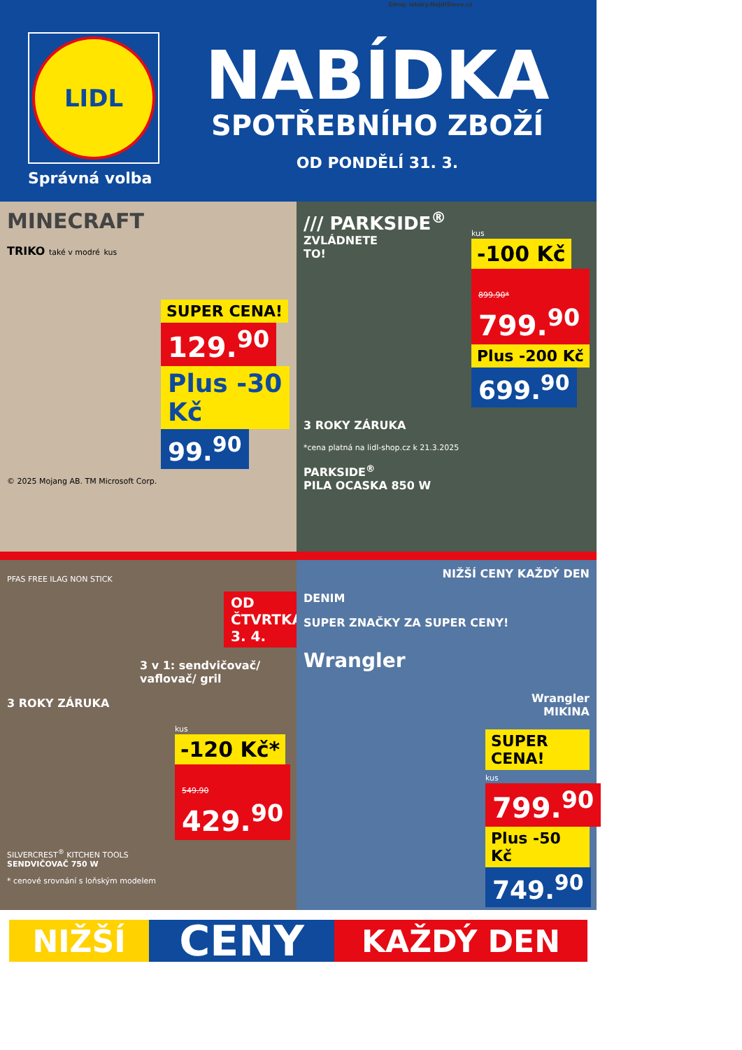Zdroj: letaky.NajdiSlevu.cz
LIDL
Správná volba
NABÍDKA
SPOTŘEBNÍHO ZBOŽÍ
OD PONDĚLÍ 31. 3.
MINECRAFT
TRIKO také v modré kus
SUPER CENA!
129.<sup>90</sup>
Plus -30 Kč
99.<sup>90</sup>
© 2025 Mojang AB. TM Microsoft Corp.
/// PARKSIDE<sup>®</sup>
ZVLÁDNETE
TO!
kus
-100 Kč
899.90* 799.<sup>90</sup>
Plus -200 Kč
699.<sup>90</sup>
3 ROKY ZÁRUKA
*cena platná na lidl-shop.cz k 21.3.2025
PARKSIDE<sup>®</sup>
PILA OCASKA 850 W
PFAS FREE ILAG NON STICK
OD ČTVRTKA 3. 4.
3 v 1: sendvičovač/ vaflovač/ gril
3 ROKY ZÁRUKA
kus
-120 Kč*
549.90 429.<sup>90</sup>
SILVERCREST<sup>®</sup> KITCHEN TOOLS
SENDVIČOVAČ 750 W
* cenové srovnání s loňským modelem
NIŽŠÍ CENY KAŽDÝ DEN
DENIM
SUPER ZNAČKY ZA SUPER CENY!
Wrangler
Wrangler
MIKINA
SUPER CENA!
kus
799.<sup>90</sup>
Plus -50 Kč
749.<sup>90</sup>
NIŽŠÍ
CENY
KAŽDÝ DEN